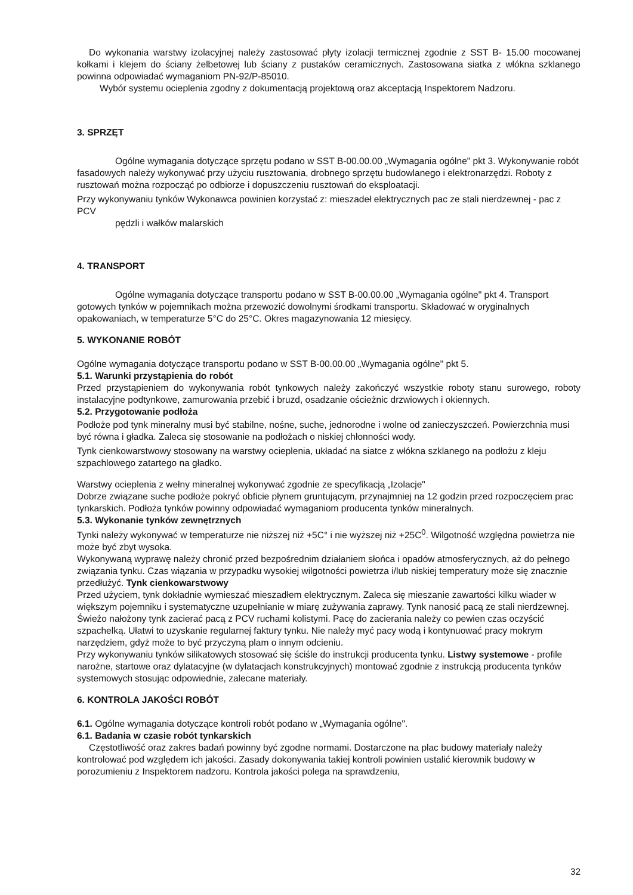Do wykonania warstwy izolacyjnej należy zastosować płyty izolacji termicznej zgodnie z SST B- 15.00 mocowanej kołkami i klejem do ściany żelbetowej lub ściany z pustaków ceramicznych. Zastosowana siatka z włókna szklanego powinna odpowiadać wymaganiom PN-92/P-85010.
Wybór systemu ocieplenia zgodny z dokumentacją projektową oraz akceptacją Inspektorem Nadzoru.
3. SPRZĘT
Ogólne wymagania dotyczące sprzętu podano w SST B-00.00.00 „Wymagania ogólne" pkt 3. Wykonywanie robót fasadowych należy wykonywać przy użyciu rusztowania, drobnego sprzętu budowlanego i elektronarzędzi. Roboty z rusztowań można rozpocząć po odbiorze i dopuszczeniu rusztowań do eksploatacji.
Przy wykonywaniu tynków Wykonawca powinien korzystać z: mieszadeł elektrycznych pac ze stali nierdzewnej - pac z PCV
pędzli i wałków malarskich
4. TRANSPORT
Ogólne wymagania dotyczące transportu podano w SST B-00.00.00 „Wymagania ogólne" pkt 4. Transport gotowych tynków w pojemnikach można przewozić dowolnymi środkami transportu. Składować w oryginalnych opakowaniach, w temperaturze 5°C do 25°C. Okres magazynowania 12 miesięcy.
5. WYKONANIE ROBÓT
Ogólne wymagania dotyczące transportu podano w SST B-00.00.00 „Wymagania ogólne" pkt 5.
5.1. Warunki przystąpienia do robót
Przed przystąpieniem do wykonywania robót tynkowych należy zakończyć wszystkie roboty stanu surowego, roboty instalacyjne podtynkowe, zamurowania przebić i bruzd, osadzanie ościeżnic drzwiowych i okiennych.
5.2. Przygotowanie podłoża
Podłoże pod tynk mineralny musi być stabilne, nośne, suche, jednorodne i wolne od zanieczyszczeń. Powierzchnia musi być równa i gładka. Zaleca się stosowanie na podłożach o niskiej chłonności wody.
Tynk cienkowarstwowy stosowany na warstwy ocieplenia, układać na siatce z włókna szklanego na podłożu z kleju szpachlowego zatartego na gładko.
Warstwy ocieplenia z wełny mineralnej wykonywać zgodnie ze specyfikacją „Izolacje"
Dobrze związane suche podłoże pokryć obficie płynem gruntującym, przynajmniej na 12 godzin przed rozpoczęciem prac tynkarskich. Podłoża tynków powinny odpowiadać wymaganiom producenta tynków mineralnych.
5.3. Wykonanie tynków zewnętrznych
Tynki należy wykonywać w temperaturze nie niższej niż +5C° i nie wyższej niż +25C<sup>0</sup>. Wilgotność względna powietrza nie może być zbyt wysoka.
Wykonywaną wyprawę należy chronić przed bezpośrednim działaniem słońca i opadów atmosferycznych, aż do pełnego związania tynku. Czas wiązania w przypadku wysokiej wilgotności powietrza i/lub niskiej temperatury może się znacznie przedłużyć. Tynk cienkowarstwowy
Przed użyciem, tynk dokładnie wymieszać mieszadłem elektrycznym. Zaleca się mieszanie zawartości kilku wiader w większym pojemniku i systematyczne uzupełnianie w miarę zużywania zaprawy. Tynk nanosić pacą ze stali nierdzewnej. Świeżo nałożony tynk zacierać pacą z PCV ruchami kolistymi. Pacę do zacierania należy co pewien czas oczyścić szpachelką. Ułatwi to uzyskanie regularnej faktury tynku. Nie należy myć pacy wodą i kontynuować pracy mokrym narzędziem, gdyż może to być przyczyną plam o innym odcieniu.
Przy wykonywaniu tynków silikatowych stosować się ściśle do instrukcji producenta tynku. Listwy systemowe - profile narożne, startowe oraz dylatacyjne (w dylatacjach konstrukcyjnych) montować zgodnie z instrukcją producenta tynków systemowych stosując odpowiednie, zalecane materiały.
6. KONTROLA JAKOŚCI ROBÓT
6.1. Ogólne wymagania dotyczące kontroli robót podano w „Wymagania ogólne".
6.1. Badania w czasie robót tynkarskich
Częstotliwość oraz zakres badań powinny być zgodne normami. Dostarczone na plac budowy materiały należy kontrolować pod względem ich jakości. Zasady dokonywania takiej kontroli powinien ustalić kierownik budowy w porozumieniu z Inspektorem nadzoru. Kontrola jakości polega na sprawdzeniu,
32